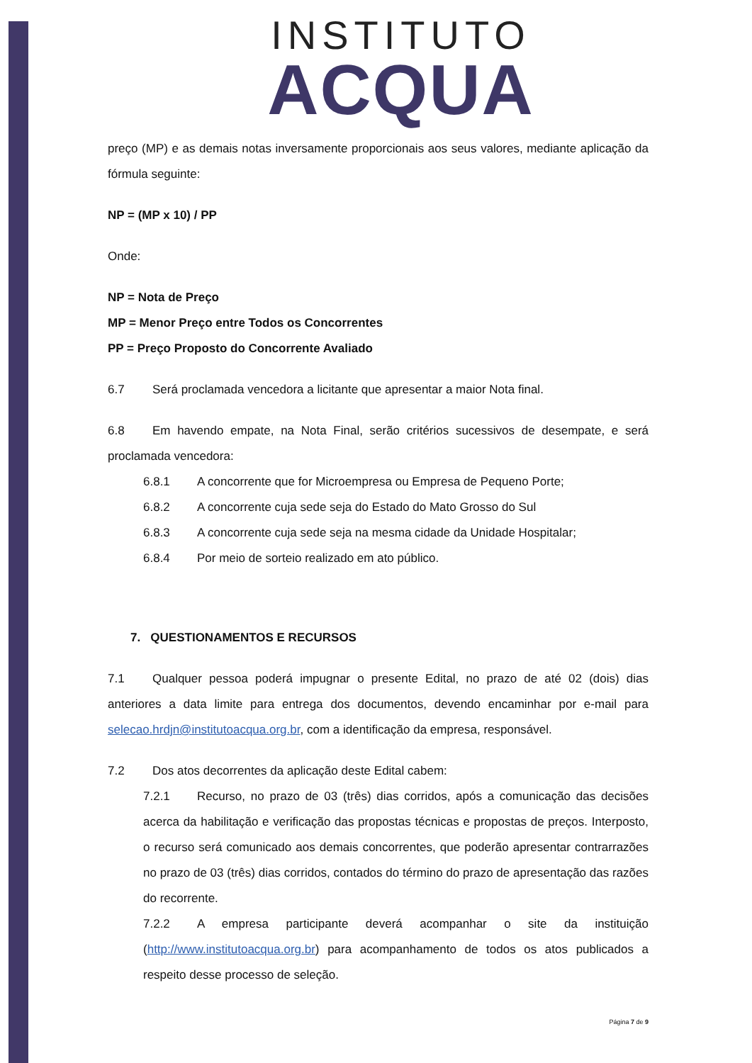INSTITUTO
ACQUA
preço (MP) e as demais notas inversamente proporcionais aos seus valores, mediante aplicação da fórmula seguinte:
NP = (MP x 10) / PP
Onde:
NP = Nota de Preço
MP = Menor Preço entre Todos os Concorrentes
PP = Preço Proposto do Concorrente Avaliado
6.7 Será proclamada vencedora a licitante que apresentar a maior Nota final.
6.8 Em havendo empate, na Nota Final, serão critérios sucessivos de desempate, e será proclamada vencedora:
6.8.1 A concorrente que for Microempresa ou Empresa de Pequeno Porte;
6.8.2 A concorrente cuja sede seja do Estado do Mato Grosso do Sul
6.8.3 A concorrente cuja sede seja na mesma cidade da Unidade Hospitalar;
6.8.4 Por meio de sorteio realizado em ato público.
7. QUESTIONAMENTOS E RECURSOS
7.1 Qualquer pessoa poderá impugnar o presente Edital, no prazo de até 02 (dois) dias anteriores a data limite para entrega dos documentos, devendo encaminhar por e-mail para selecao.hrdjn@institutoacqua.org.br, com a identificação da empresa, responsável.
7.2 Dos atos decorrentes da aplicação deste Edital cabem:
7.2.1 Recurso, no prazo de 03 (três) dias corridos, após a comunicação das decisões acerca da habilitação e verificação das propostas técnicas e propostas de preços. Interposto, o recurso será comunicado aos demais concorrentes, que poderão apresentar contrarrazões no prazo de 03 (três) dias corridos, contados do término do prazo de apresentação das razões do recorrente.
7.2.2 A empresa participante deverá acompanhar o site da instituição (http://www.institutoacqua.org.br) para acompanhamento de todos os atos publicados a respeito desse processo de seleção.
Página 7 de 9